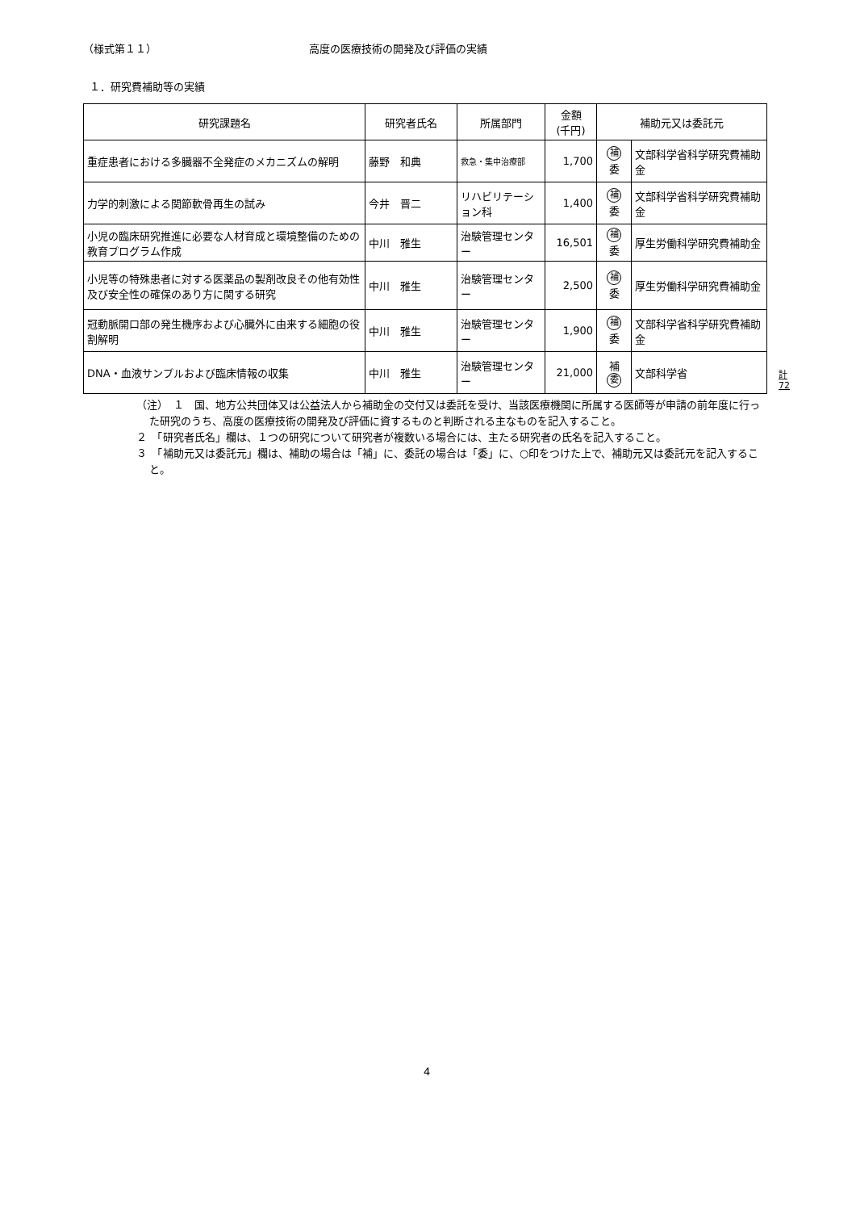（様式第１１） 高度の医療技術の開発及び評価の実績
１．研究費補助等の実績
| 研究課題名 | 研究者氏名 | 所属部門 | 金額 (千円) | 補助元又は委託元 | |
| --- | --- | --- | --- | --- | --- |
| 重症患者における多臓器不全発症のメカニズムの解明 | 藤野 和典 | 救急・集中治療部 | 1,700 | 補 委 | 文部科学省科学研究費補助金 |
| 力学的刺激による関節軟骨再生の試み | 今井 晋二 | リハビリテーション科 | 1,400 | 補 委 | 文部科学省科学研究費補助金 |
| 小児の臨床研究推進に必要な人材育成と環境整備のための教育プログラム作成 | 中川 雅生 | 治験管理センター | 16,501 | 補 委 | 厚生労働科学研究費補助金 |
| 小児等の特殊患者に対する医薬品の製剤改良その他有効性及び安全性の確保のあり方に関する研究 | 中川 雅生 | 治験管理センター | 2,500 | 補 委 | 厚生労働科学研究費補助金 |
| 冠動脈開口部の発生機序および心臓外に由来する細胞の役割解明 | 中川 雅生 | 治験管理センター | 1,900 | 補 委 | 文部科学省科学研究費補助金 |
| DNA・血液サンプルおよび臨床情報の収集 | 中川 雅生 | 治験管理センター | 21,000 | 補 委 | 文部科学省 |
計 72
（注）　１　国、地方公共団体又は公益法人から補助金の交付又は委託を受け、当該医療機関に所属する医師等が申請の前年度に行った研究のうち、高度の医療技術の開発及び評価に資するものと判断される主なものを記入すること。
２　「研究者氏名」欄は、１つの研究について研究者が複数いる場合には、主たる研究者の氏名を記入すること。
３　「補助元又は委託元」欄は、補助の場合は「補」に、委託の場合は「委」に、○印をつけた上で、補助元又は委託元を記入すること。
4